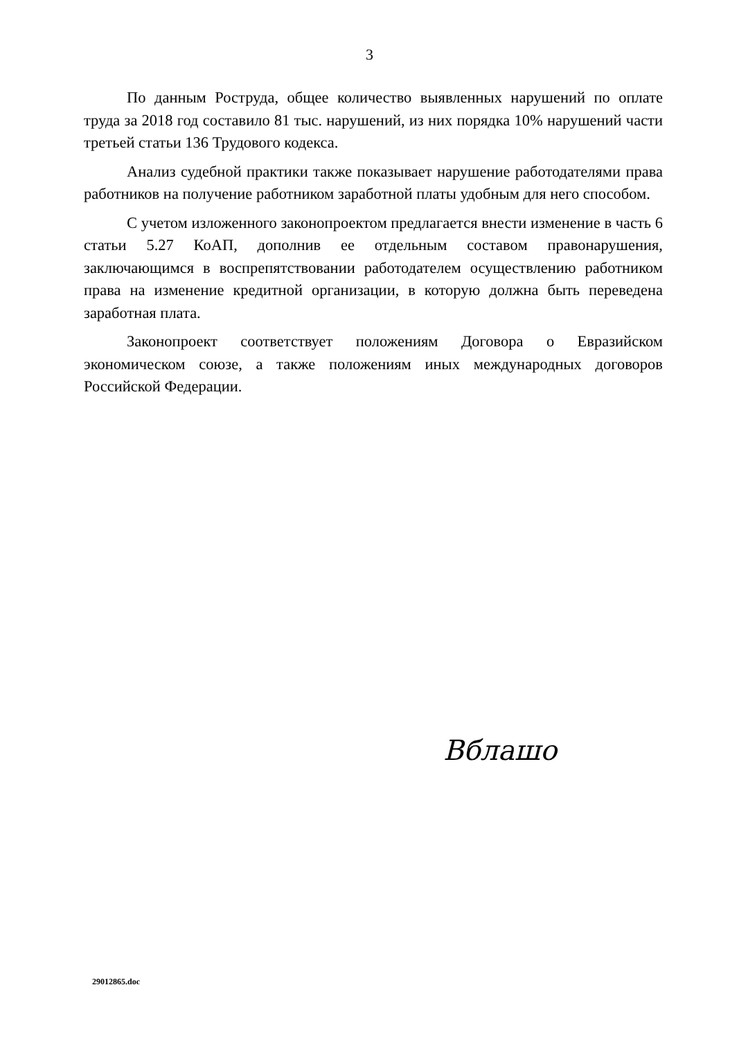3
По данным Роструда, общее количество выявленных нарушений по оплате труда за 2018 год составило 81 тыс. нарушений, из них порядка 10% нарушений части третьей статьи 136 Трудового кодекса.
Анализ судебной практики также показывает нарушение работодателями права работников на получение работником заработной платы удобным для него способом.
С учетом изложенного законопроектом предлагается внести изменение в часть 6 статьи 5.27 КоАП, дополнив ее отдельным составом правонарушения, заключающимся в воспрепятствовании работодателем осуществлению работником права на изменение кредитной организации, в которую должна быть переведена заработная плата.
Законопроект соответствует положениям Договора о Евразийском экономическом союзе, а также положениям иных международных договоров Российской Федерации.
Вблашо
29012865.doc